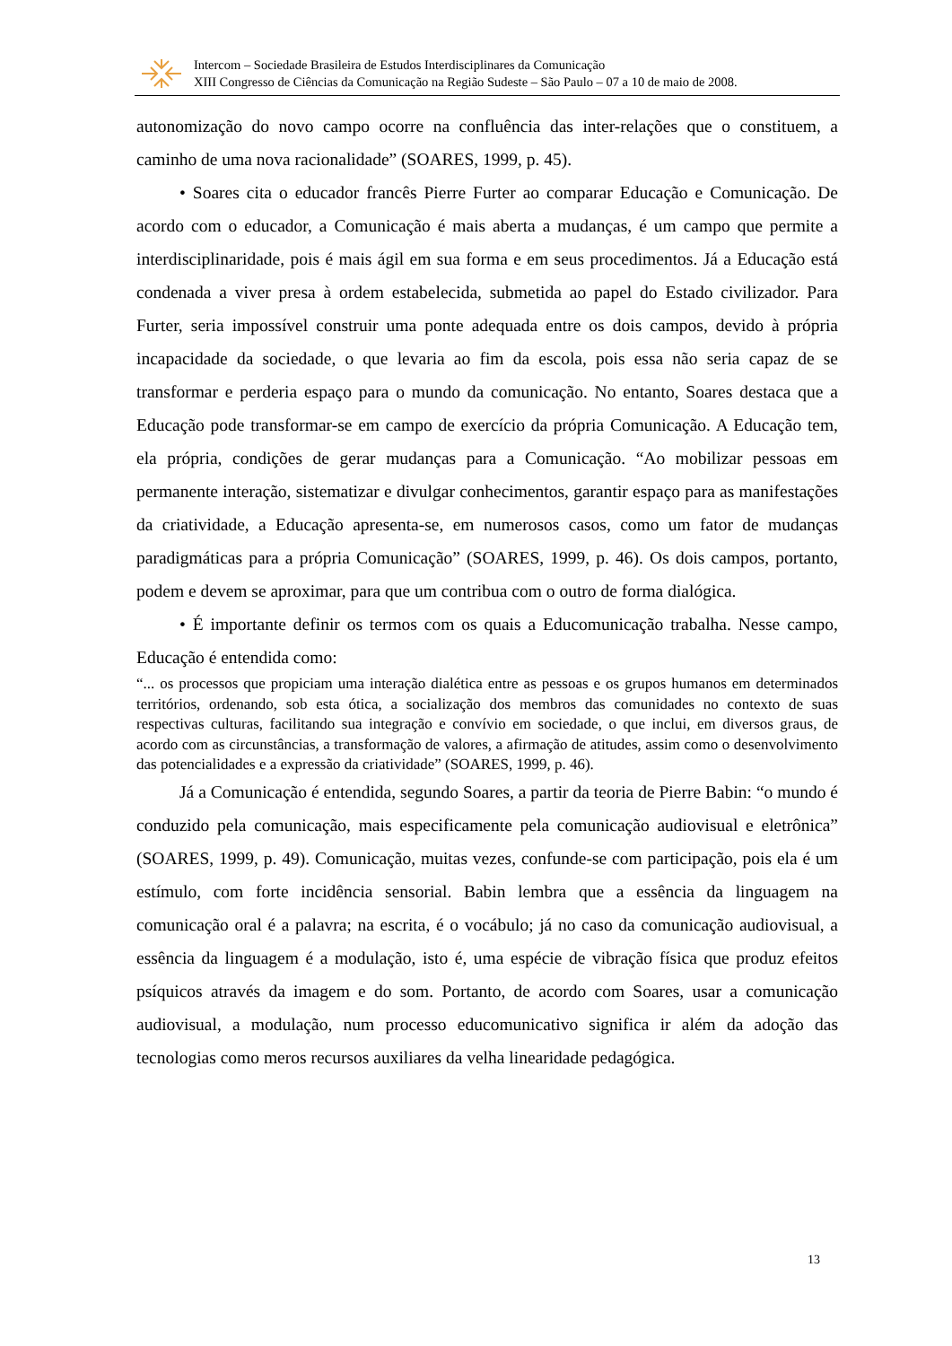Intercom – Sociedade Brasileira de Estudos Interdisciplinares da Comunicação
XIII Congresso de Ciências da Comunicação na Região Sudeste – São Paulo – 07 a 10 de maio de 2008.
autonomização do novo campo ocorre na confluência das inter-relações que o constituem, a caminho de uma nova racionalidade” (SOARES, 1999, p. 45).
• Soares cita o educador francês Pierre Furter ao comparar Educação e Comunicação. De acordo com o educador, a Comunicação é mais aberta a mudanças, é um campo que permite a interdisciplinaridade, pois é mais ágil em sua forma e em seus procedimentos. Já a Educação está condenada a viver presa à ordem estabelecida, submetida ao papel do Estado civilizador. Para Furter, seria impossível construir uma ponte adequada entre os dois campos, devido à própria incapacidade da sociedade, o que levaria ao fim da escola, pois essa não seria capaz de se transformar e perderia espaço para o mundo da comunicação. No entanto, Soares destaca que a Educação pode transformar-se em campo de exercício da própria Comunicação. A Educação tem, ela própria, condições de gerar mudanças para a Comunicação. “Ao mobilizar pessoas em permanente interação, sistematizar e divulgar conhecimentos, garantir espaço para as manifestações da criatividade, a Educação apresenta-se, em numerosos casos, como um fator de mudanças paradigmáticas para a própria Comunicação” (SOARES, 1999, p. 46). Os dois campos, portanto, podem e devem se aproximar, para que um contribua com o outro de forma dialógica.
• É importante definir os termos com os quais a Educomunicação trabalha. Nesse campo, Educação é entendida como:
“... os processos que propiciam uma interação dialética entre as pessoas e os grupos humanos em determinados territórios, ordenando, sob esta ótica, a socialização dos membros das comunidades no contexto de suas respectivas culturas, facilitando sua integração e convívio em sociedade, o que inclui, em diversos graus, de acordo com as circunstâncias, a transformação de valores, a afirmação de atitudes, assim como o desenvolvimento das potencialidades e a expressão da criatividade” (SOARES, 1999, p. 46).
Já a Comunicação é entendida, segundo Soares, a partir da teoria de Pierre Babin: “o mundo é conduzido pela comunicação, mais especificamente pela comunicação audiovisual e eletrônica” (SOARES, 1999, p. 49). Comunicação, muitas vezes, confunde-se com participação, pois ela é um estímulo, com forte incidência sensorial. Babin lembra que a essência da linguagem na comunicação oral é a palavra; na escrita, é o vocábulo; já no caso da comunicação audiovisual, a essência da linguagem é a modulação, isto é, uma espécie de vibração física que produz efeitos psíquicos através da imagem e do som. Portanto, de acordo com Soares, usar a comunicação audiovisual, a modulação, num processo educomunicativo significa ir além da adoção das tecnologias como meros recursos auxiliares da velha linearidade pedagógica.
13